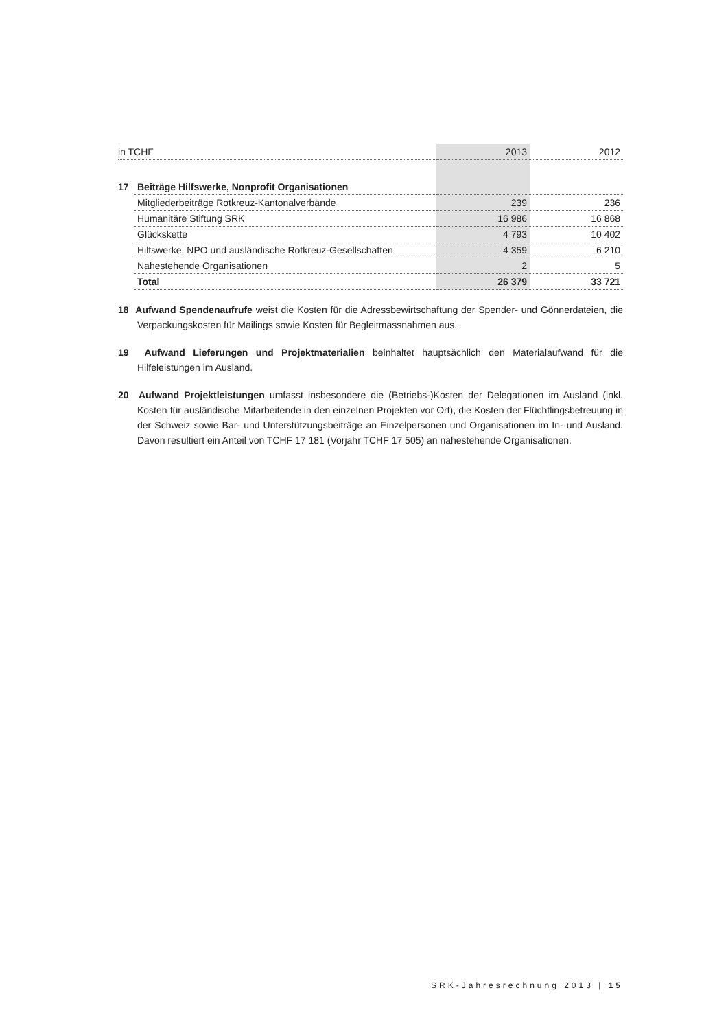| in TCHF | | 2013 | 2012 |
| --- | --- | --- | --- |
| 17 | Beiträge Hilfswerke, Nonprofit Organisationen | | |
| | Mitgliederbeiträge Rotkreuz-Kantonalverbände | 239 | 236 |
| | Humanitäre Stiftung SRK | 16 986 | 16 868 |
| | Glückskette | 4 793 | 10 402 |
| | Hilfswerke, NPO und ausländische Rotkreuz-Gesellschaften | 4 359 | 6 210 |
| | Nahestehende Organisationen | 2 | 5 |
| | Total | 26 379 | 33 721 |
18 Aufwand Spendenaufrufe weist die Kosten für die Adressbewirtschaftung der Spender- und Gönnerdateien, die Verpackungskosten für Mailings sowie Kosten für Begleitmassnahmen aus.
19 Aufwand Lieferungen und Projektmaterialien beinhaltet hauptsächlich den Materialaufwand für die Hilfeleistungen im Ausland.
20 Aufwand Projektleistungen umfasst insbesondere die (Betriebs-)Kosten der Delegationen im Ausland (inkl. Kosten für ausländische Mitarbeitende in den einzelnen Projekten vor Ort), die Kosten der Flüchtlingsbetreuung in der Schweiz sowie Bar- und Unterstützungsbeiträge an Einzelpersonen und Organisationen im In- und Ausland. Davon resultiert ein Anteil von TCHF 17 181 (Vorjahr TCHF 17 505) an nahestehende Organisationen.
SRK-Jahresrechnung 2013 | 15